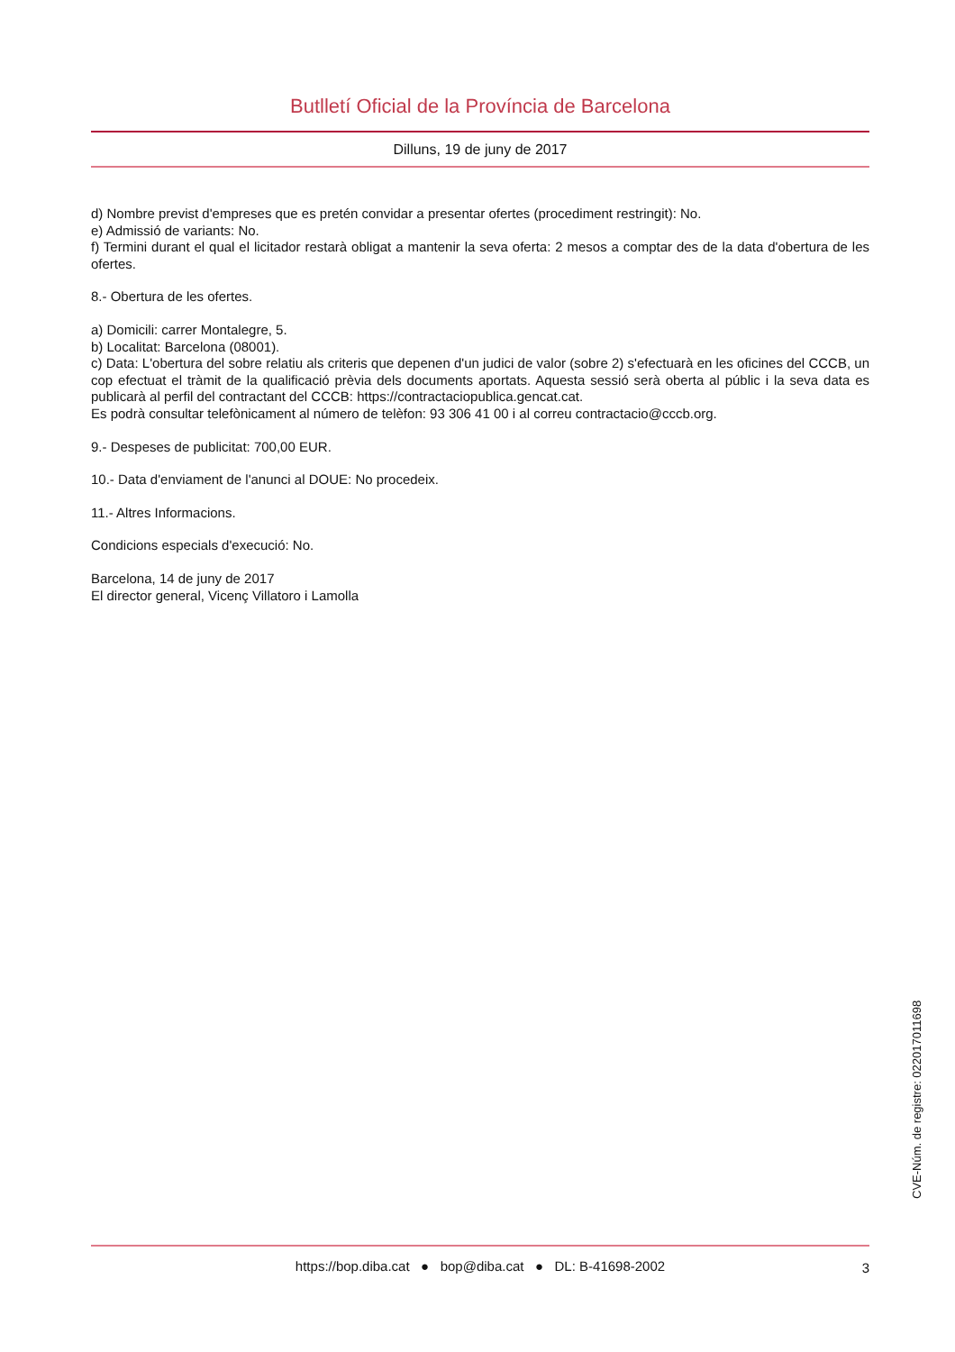Butlletí Oficial de la Província de Barcelona
Dilluns, 19 de juny de 2017
d) Nombre previst d'empreses que es pretén convidar a presentar ofertes (procediment restringit): No.
e) Admissió de variants: No.
f) Termini durant el qual el licitador restarà obligat a mantenir la seva oferta: 2 mesos a comptar des de la data d'obertura de les ofertes.
8.- Obertura de les ofertes.
a) Domicili: carrer Montalegre, 5.
b) Localitat: Barcelona (08001).
c) Data: L'obertura del sobre relatiu als criteris que depenen d'un judici de valor (sobre 2) s'efectuarà en les oficines del CCCB, un cop efectuat el tràmit de la qualificació prèvia dels documents aportats. Aquesta sessió serà oberta al públic i la seva data es publicarà al perfil del contractant del CCCB: https://contractaciopublica.gencat.cat.
Es podrà consultar telefònicament al número de telèfon: 93 306 41 00 i al correu contractacio@cccb.org.
9.- Despeses de publicitat: 700,00 EUR.
10.- Data d'enviament de l'anunci al DOUE: No procedeix.
11.- Altres Informacions.
Condicions especials d'execució: No.
Barcelona, 14 de juny de 2017
El director general, Vicenç Villatoro i Lamolla
CVE-Núm. de registre: 022017011698
https://bop.diba.cat ● bop@diba.cat ● DL: B-41698-2002
3